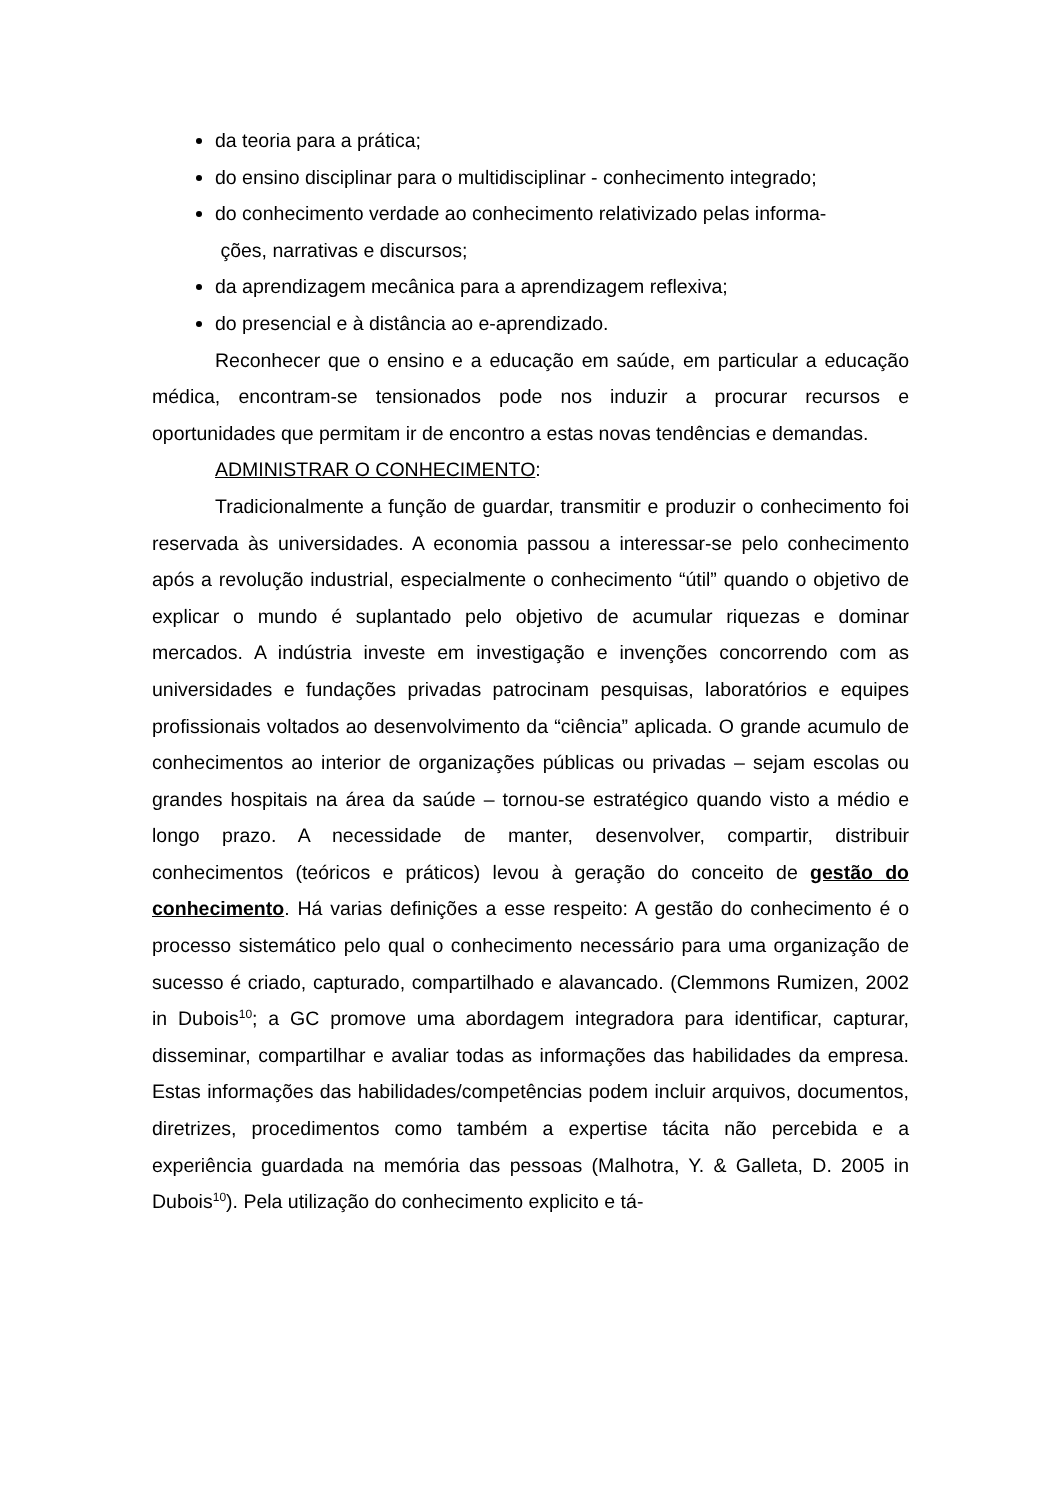da teoria para a prática;
do ensino disciplinar para o multidisciplinar - conhecimento integrado;
do conhecimento verdade ao conhecimento relativizado pelas informa-
ções, narrativas e discursos;
da aprendizagem mecânica para a aprendizagem reflexiva;
do presencial e à distância ao e-aprendizado.
Reconhecer que o ensino e a educação em saúde, em particular a educação médica, encontram-se tensionados pode nos induzir a procurar recursos e oportunidades que permitam ir de encontro a estas novas tendências e demandas.
ADMINISTRAR O CONHECIMENTO:
Tradicionalmente a função de guardar, transmitir e produzir o conhecimento foi reservada às universidades. A economia passou a interessar-se pelo conhecimento após a revolução industrial, especialmente o conhecimento “útil” quando o objetivo de explicar o mundo é suplantado pelo objetivo de acumular riquezas e dominar mercados. A indústria investe em investigação e invenções concorrendo com as universidades e fundações privadas patrocinam pesquisas, laboratórios e equipes profissionais voltados ao desenvolvimento da “ciência” aplicada. O grande acumulo de conhecimentos ao interior de organizações públicas ou privadas – sejam escolas ou grandes hospitais na área da saúde – tornou-se estratégico quando visto a médio e longo prazo. A necessidade de manter, desenvolver, compartir, distribuir conhecimentos (teóricos e práticos) levou à geração do conceito de gestão do conhecimento. Há varias definições a esse respeito: A gestão do conhecimento é o processo sistemático pelo qual o conhecimento necessário para uma organização de sucesso é criado, capturado, compartilhado e alavancado. (Clemmons Rumizen, 2002 in Dubois<sup>10</sup>; a GC promove uma abordagem integradora para identificar, capturar, disseminar, compartilhar e avaliar todas as informações das habilidades da empresa. Estas informações das habilidades/competências podem incluir arquivos, documentos, diretrizes, procedimentos como também a expertise tácita não percebida e a experiência guardada na memória das pessoas (Malhotra, Y. & Galleta, D. 2005 in Dubois<sup>10</sup>). Pela utilização do conhecimento explicito e tá-